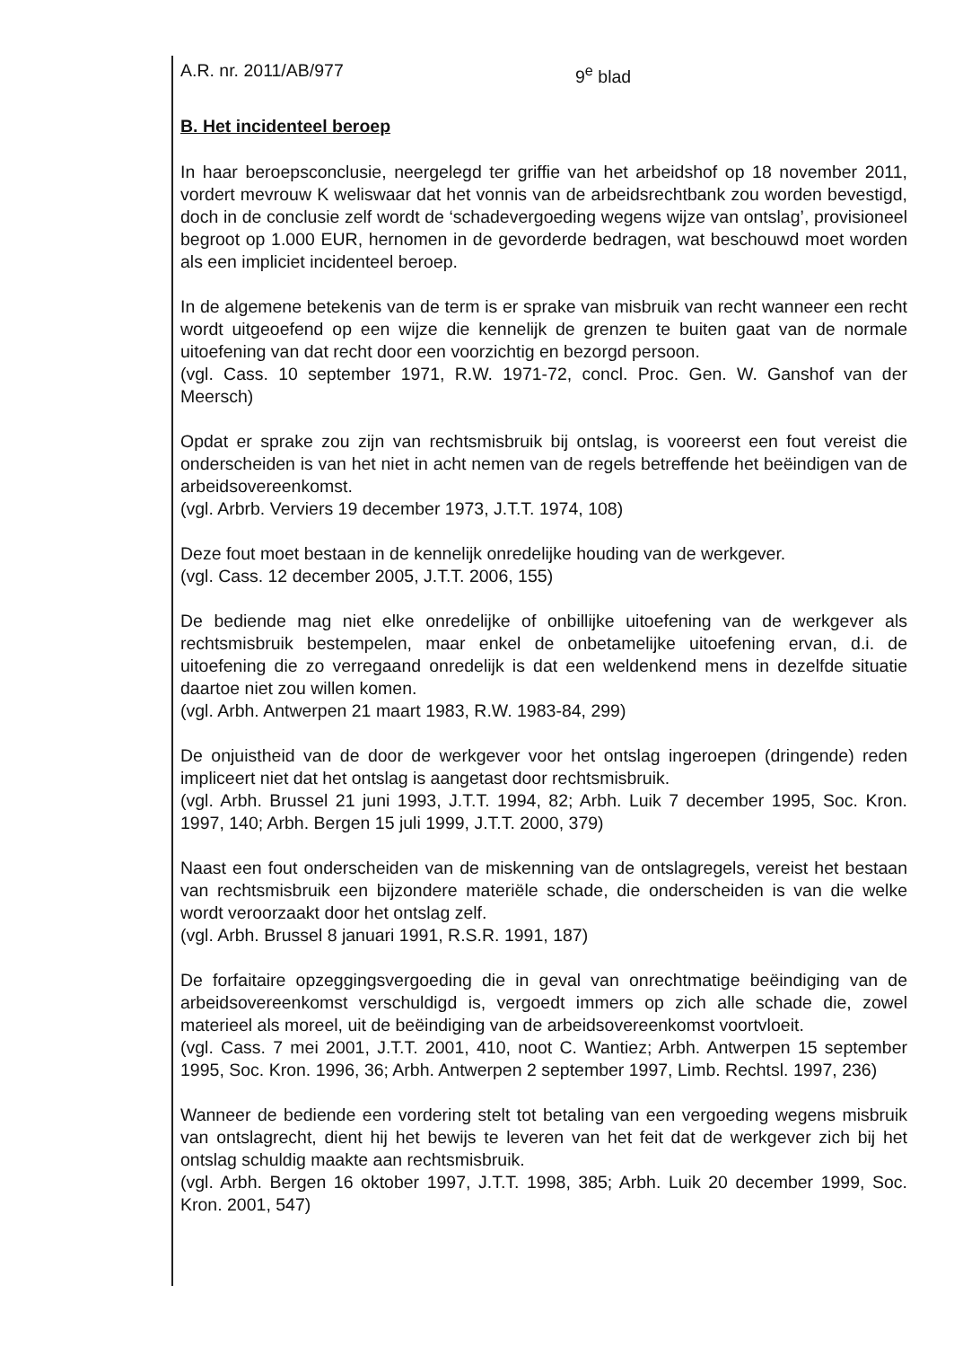A.R. nr. 2011/AB/977 9<sup>e</sup> blad
B. Het incidenteel beroep
In haar beroepsconclusie, neergelegd ter griffie van het arbeidshof op 18 november 2011, vordert mevrouw K weliswaar dat het vonnis van de arbeidsrechtbank zou worden bevestigd, doch in de conclusie zelf wordt de ‘schadevergoeding wegens wijze van ontslag’, provisioneel begroot op 1.000 EUR, hernomen in de gevorderde bedragen, wat beschouwd moet worden als een impliciet incidenteel beroep.
In de algemene betekenis van de term is er sprake van misbruik van recht wanneer een recht wordt uitgeoefend op een wijze die kennelijk de grenzen te buiten gaat van de normale uitoefening van dat recht door een voorzichtig en bezorgd persoon.
(vgl. Cass. 10 september 1971, R.W. 1971-72, concl. Proc. Gen. W. Ganshof van der Meersch)
Opdat er sprake zou zijn van rechtsmisbruik bij ontslag, is vooreerst een fout vereist die onderscheiden is van het niet in acht nemen van de regels betreffende het beëindigen van de arbeidsovereenkomst.
(vgl. Arbrb. Verviers 19 december 1973, J.T.T. 1974, 108)
Deze fout moet bestaan in de kennelijk onredelijke houding van de werkgever.
(vgl. Cass. 12 december 2005, J.T.T. 2006, 155)
De bediende mag niet elke onredelijke of onbillijke uitoefening van de werkgever als rechtsmisbruik bestempelen, maar enkel de onbetamelijke uitoefening ervan, d.i. de uitoefening die zo verregaand onredelijk is dat een weldenkend mens in dezelfde situatie daartoe niet zou willen komen.
(vgl. Arbh. Antwerpen 21 maart 1983, R.W. 1983-84, 299)
De onjuistheid van de door de werkgever voor het ontslag ingeroepen (dringende) reden impliceert niet dat het ontslag is aangetast door rechtsmisbruik.
(vgl. Arbh. Brussel 21 juni 1993, J.T.T. 1994, 82; Arbh. Luik 7 december 1995, Soc. Kron. 1997, 140; Arbh. Bergen 15 juli 1999, J.T.T. 2000, 379)
Naast een fout onderscheiden van de miskenning van de ontslagregels, vereist het bestaan van rechtsmisbruik een bijzondere materiële schade, die onderscheiden is van die welke wordt veroorzaakt door het ontslag zelf.
(vgl. Arbh. Brussel 8 januari 1991, R.S.R. 1991, 187)
De forfaitaire opzeggingsvergoeding die in geval van onrechtmatige beëindiging van de arbeidsovereenkomst verschuldigd is, vergoedt immers op zich alle schade die, zowel materieel als moreel, uit de beëindiging van de arbeidsovereenkomst voortvloeit.
(vgl. Cass. 7 mei 2001, J.T.T. 2001, 410, noot C. Wantiez; Arbh. Antwerpen 15 september 1995, Soc. Kron. 1996, 36; Arbh. Antwerpen 2 september 1997, Limb. Rechtsl. 1997, 236)
Wanneer de bediende een vordering stelt tot betaling van een vergoeding wegens misbruik van ontslagrecht, dient hij het bewijs te leveren van het feit dat de werkgever zich bij het ontslag schuldig maakte aan rechtsmisbruik.
(vgl. Arbh. Bergen 16 oktober 1997, J.T.T. 1998, 385; Arbh. Luik 20 december 1999, Soc. Kron. 2001, 547)